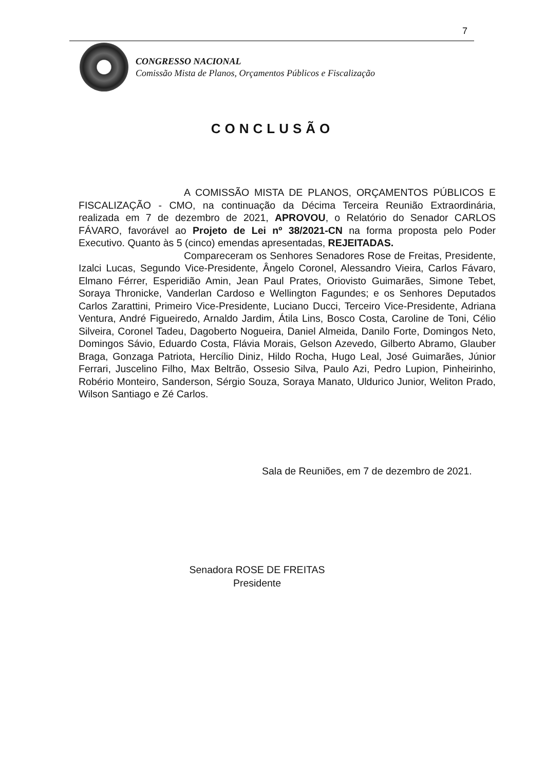7
CONGRESSO NACIONAL
Comissão Mista de Planos, Orçamentos Públicos e Fiscalização
CONCLUSÃO
A COMISSÃO MISTA DE PLANOS, ORÇAMENTOS PÚBLICOS E FISCALIZAÇÃO - CMO, na continuação da Décima Terceira Reunião Extraordinária, realizada em 7 de dezembro de 2021, APROVOU, o Relatório do Senador CARLOS FÁVARO, favorável ao Projeto de Lei nº 38/2021-CN na forma proposta pelo Poder Executivo. Quanto às 5 (cinco) emendas apresentadas, REJEITADAS.
Compareceram os Senhores Senadores Rose de Freitas, Presidente, Izalci Lucas, Segundo Vice-Presidente, Ângelo Coronel, Alessandro Vieira, Carlos Fávaro, Elmano Férrer, Esperidião Amin, Jean Paul Prates, Oriovisto Guimarães, Simone Tebet, Soraya Thronicke, Vanderlan Cardoso e Wellington Fagundes; e os Senhores Deputados Carlos Zarattini, Primeiro Vice-Presidente, Luciano Ducci, Terceiro Vice-Presidente, Adriana Ventura, André Figueiredo, Arnaldo Jardim, Átila Lins, Bosco Costa, Caroline de Toni, Célio Silveira, Coronel Tadeu, Dagoberto Nogueira, Daniel Almeida, Danilo Forte, Domingos Neto, Domingos Sávio, Eduardo Costa, Flávia Morais, Gelson Azevedo, Gilberto Abramo, Glauber Braga, Gonzaga Patriota, Hercílio Diniz, Hildo Rocha, Hugo Leal, José Guimarães, Júnior Ferrari, Juscelino Filho, Max Beltrão, Ossesio Silva, Paulo Azi, Pedro Lupion, Pinheirinho, Robério Monteiro, Sanderson, Sérgio Souza, Soraya Manato, Uldurico Junior, Weliton Prado, Wilson Santiago e Zé Carlos.
Sala de Reuniões, em 7 de dezembro de 2021.
Senadora ROSE DE FREITAS
Presidente